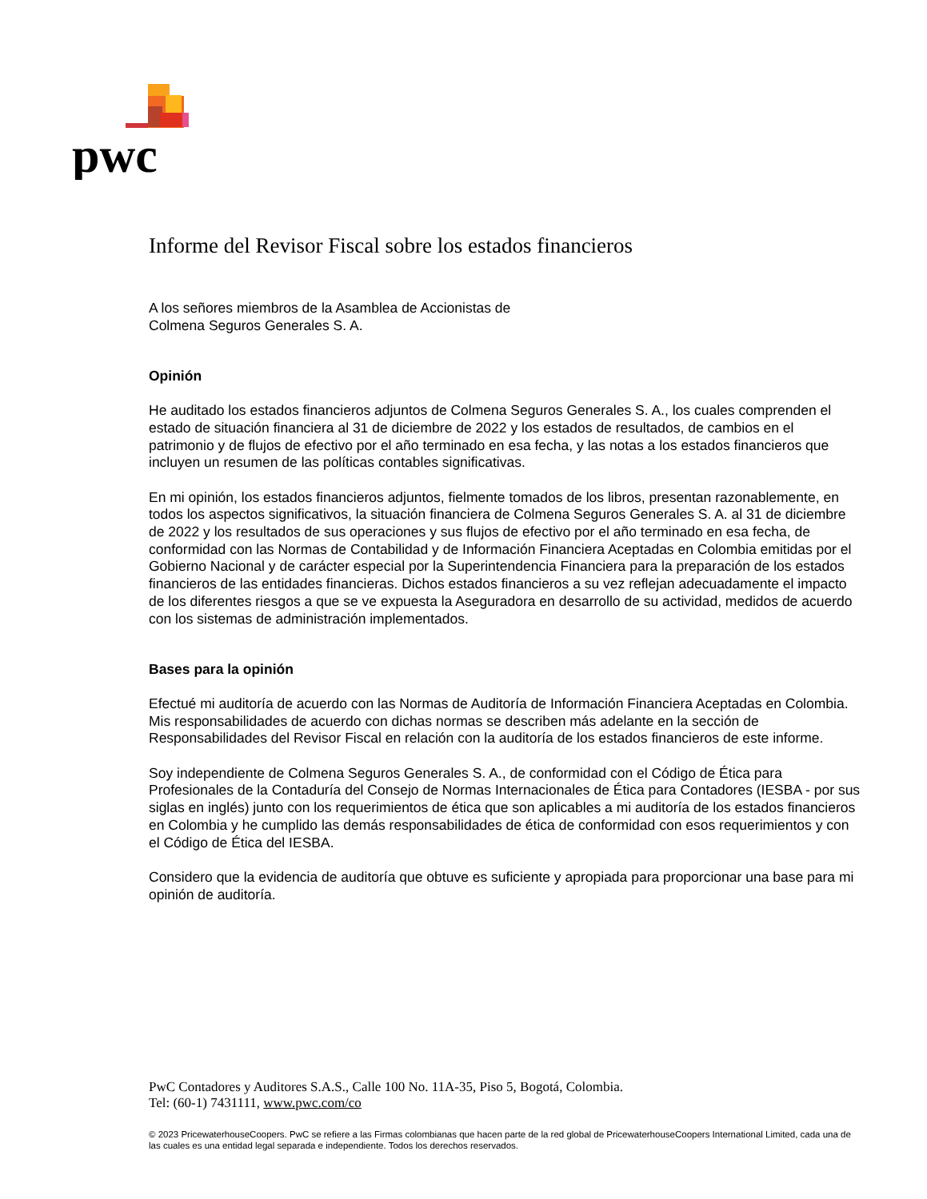pwc
Informe del Revisor Fiscal sobre los estados financieros
A los señores miembros de la Asamblea de Accionistas de
Colmena Seguros Generales S. A.
Opinión
He auditado los estados financieros adjuntos de Colmena Seguros Generales S. A., los cuales comprenden el estado de situación financiera al 31 de diciembre de 2022 y los estados de resultados, de cambios en el patrimonio y de flujos de efectivo por el año terminado en esa fecha, y las notas a los estados financieros que incluyen un resumen de las políticas contables significativas.
En mi opinión, los estados financieros adjuntos, fielmente tomados de los libros, presentan razonablemente, en todos los aspectos significativos, la situación financiera de Colmena Seguros Generales S. A. al 31 de diciembre de 2022 y los resultados de sus operaciones y sus flujos de efectivo por el año terminado en esa fecha, de conformidad con las Normas de Contabilidad y de Información Financiera Aceptadas en Colombia emitidas por el Gobierno Nacional y de carácter especial por la Superintendencia Financiera para la preparación de los estados financieros de las entidades financieras. Dichos estados financieros a su vez reflejan adecuadamente el impacto de los diferentes riesgos a que se ve expuesta la Aseguradora en desarrollo de su actividad, medidos de acuerdo con los sistemas de administración implementados.
Bases para la opinión
Efectué mi auditoría de acuerdo con las Normas de Auditoría de Información Financiera Aceptadas en Colombia. Mis responsabilidades de acuerdo con dichas normas se describen más adelante en la sección de Responsabilidades del Revisor Fiscal en relación con la auditoría de los estados financieros de este informe.
Soy independiente de Colmena Seguros Generales S. A., de conformidad con el Código de Ética para Profesionales de la Contaduría del Consejo de Normas Internacionales de Ética para Contadores (IESBA - por sus siglas en inglés) junto con los requerimientos de ética que son aplicables a mi auditoría de los estados financieros en Colombia y he cumplido las demás responsabilidades de ética de conformidad con esos requerimientos y con el Código de Ética del IESBA.
Considero que la evidencia de auditoría que obtuve es suficiente y apropiada para proporcionar una base para mi opinión de auditoría.
PwC Contadores y Auditores S.A.S., Calle 100 No. 11A-35, Piso 5, Bogotá, Colombia.
Tel: (60-1) 7431111, www.pwc.com/co
© 2023 PricewaterhouseCoopers. PwC se refiere a las Firmas colombianas que hacen parte de la red global de PricewaterhouseCoopers International Limited, cada una de las cuales es una entidad legal separada e independiente. Todos los derechos reservados.